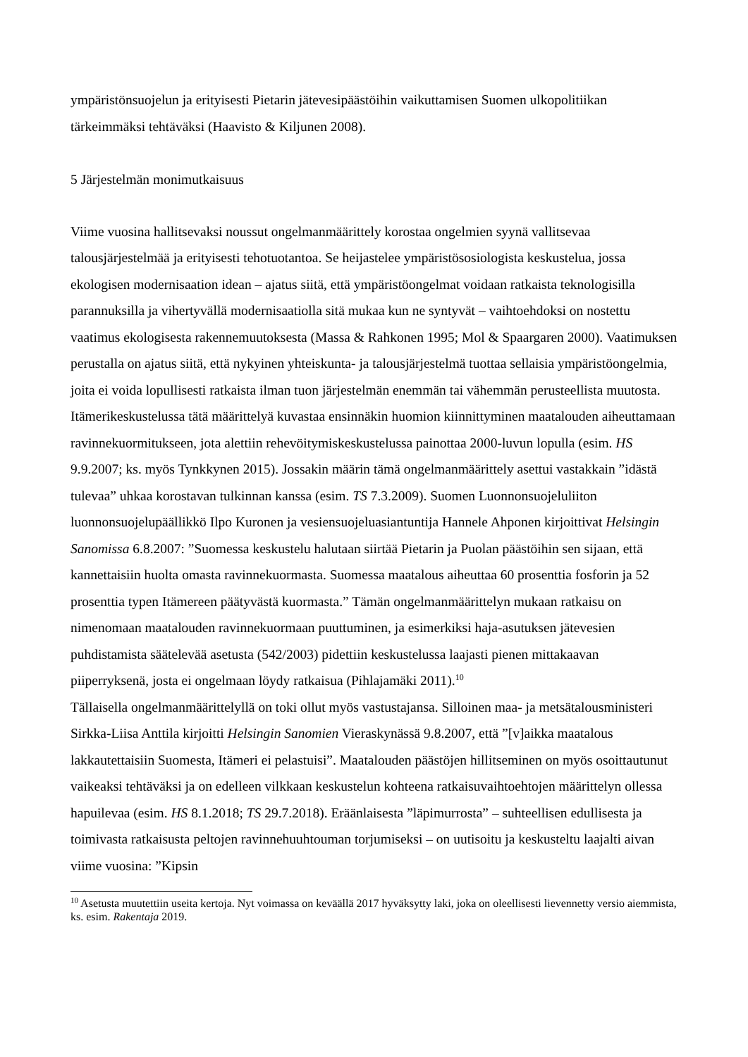ympäristönsuojelun ja erityisesti Pietarin jätevesipäästöihin vaikuttamisen Suomen ulkopolitiikan tärkeimmäksi tehtäväksi (Haavisto & Kiljunen 2008).
5 Järjestelmän monimutkaisuus
Viime vuosina hallitsevaksi noussut ongelmanmäärittely korostaa ongelmien syynä vallitsevaa talousjärjestelmää ja erityisesti tehotuotantoa. Se heijastelee ympäristösosiologista keskustelua, jossa ekologisen modernisaation idean – ajatus siitä, että ympäristöongelmat voidaan ratkaista teknologisilla parannuksilla ja vihertyvällä modernisaatiolla sitä mukaa kun ne syntyvät – vaihtoehdoksi on nostettu vaatimus ekologisesta rakennemuutoksesta (Massa & Rahkonen 1995; Mol & Spaargaren 2000). Vaatimuksen perustalla on ajatus siitä, että nykyinen yhteiskunta- ja talousjärjestelmä tuottaa sellaisia ympäristöongelmia, joita ei voida lopullisesti ratkaista ilman tuon järjestelmän enemmän tai vähemmän perusteellista muutosta.
Itämerikeskustelussa tätä määrittelyä kuvastaa ensinnäkin huomion kiinnittyminen maatalouden aiheuttamaan ravinnekuormitukseen, jota alettiin rehevöitymiskeskustelussa painottaa 2000-luvun lopulla (esim. HS 9.9.2007; ks. myös Tynkkynen 2015). Jossakin määrin tämä ongelmanmäärittely asettui vastakkain ”idästä tulevaa” uhkaa korostavan tulkinnan kanssa (esim. TS 7.3.2009). Suomen Luonnonsuojeluliiton luonnonsuojelupäällikkö Ilpo Kuronen ja vesiensuojeluasiantuntija Hannele Ahponen kirjoittivat Helsingin Sanomissa 6.8.2007: ”Suomessa keskustelu halutaan siirtää Pietarin ja Puolan päästöihin sen sijaan, että kannettaisiin huolta omasta ravinnekuormasta. Suomessa maatalous aiheuttaa 60 prosenttia fosforin ja 52 prosenttia typen Itämereen päätyvästä kuormasta.” Tämän ongelmanmäärittelyn mukaan ratkaisu on nimenomaan maatalouden ravinnekuormaan puuttuminen, ja esimerkiksi haja-asutuksen jätevesien puhdistamista säätelevää asetusta (542/2003) pidettiin keskustelussa laajasti pienen mittakaavan piiperryksenä, josta ei ongelmaan löydy ratkaisua (Pihlajamäki 2011).<sup>10</sup>
Tällaisella ongelmanmäärittelyllä on toki ollut myös vastustajansa. Silloinen maa- ja metsätalousministeri Sirkka-Liisa Anttila kirjoitti Helsingin Sanomien Vieraskynässä 9.8.2007, että ”[v]aikka maatalous lakkautettaisiin Suomesta, Itämeri ei pelastuisi”. Maatalouden päästöjen hillitseminen on myös osoittautunut vaikeaksi tehtäväksi ja on edelleen vilkkaan keskustelun kohteena ratkaisuvaihtoehtojen määrittelyn ollessa hapuilevaa (esim. HS 8.1.2018; TS 29.7.2018). Eräänlaisesta ”läpimurrosta” – suhteellisen edullisesta ja toimivasta ratkaisusta peltojen ravinnehuuhtouman torjumiseksi – on uutisoitu ja keskusteltu laajalti aivan viime vuosina: ”Kipsin
<sup>10</sup> Asetusta muutettiin useita kertoja. Nyt voimassa on keväällä 2017 hyväksytty laki, joka on oleellisesti lievennetty versio aiemmista, ks. esim. Rakentaja 2019.